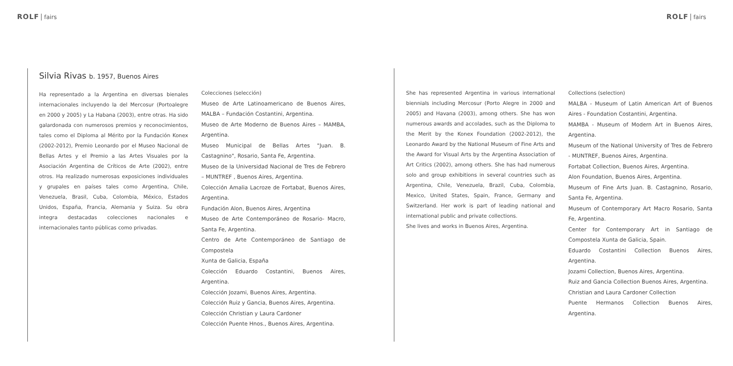ROLF fairs ROLF fairs
Silvia Rivas b. 1957, Buenos Aires
Ha representado a la Argentina en diversas bienales internacionales incluyendo la del Mercosur (Portoalegre en 2000 y 2005) y La Habana (2003), entre otras. Ha sido galardonada con numerosos premios y reconocimientos, tales como el Diploma al Mérito por la Fundación Konex (2002-2012), Premio Leonardo por el Museo Nacional de Bellas Artes y el Premio a las Artes Visuales por la Asociación Argentina de Críticos de Arte (2002), entre otros. Ha realizado numerosas exposiciones individuales y grupales en países tales como Argentina, Chile, Venezuela, Brasil, Cuba, Colombia, México, Estados Unidos, España, Francia, Alemania y Suiza. Su obra integra destacadas colecciones nacionales e internacionales tanto públicas como privadas.
Colecciones (selección)
Museo de Arte Latinoamericano de Buenos Aires, MALBA – Fundación Costantini, Argentina.
Museo de Arte Moderno de Buenos Aires – MAMBA, Argentina.
Museo Municipal de Bellas Artes "Juan. B. Castagnino", Rosario, Santa Fe, Argentina.
Museo de la Universidad Nacional de Tres de Febrero – MUNTREF , Buenos Aires, Argentina.
Colección Amalia Lacroze de Fortabat, Buenos Aires, Argentina.
Fundación Alon, Buenos Aires, Argentina
Museo de Arte Contemporáneo de Rosario- Macro, Santa Fe, Argentina.
Centro de Arte Contemporáneo de Santiago de Compostela
Xunta de Galicia, España
Colección Eduardo Costantini, Buenos Aires, Argentina.
Colección Jozami, Buenos Aires, Argentina.
Colección Ruiz y Gancia, Buenos Aires, Argentina.
Colección Christian y Laura Cardoner
Colección Puente Hnos., Buenos Aires, Argentina.
She has represented Argentina in various international biennials including Mercosur (Porto Alegre in 2000 and 2005) and Havana (2003), among others. She has won numerous awards and accolades, such as the Diploma to the Merit by the Konex Foundation (2002-2012), the Leonardo Award by the National Museum of Fine Arts and the Award for Visual Arts by the Argentina Association of Art Critics (2002), among others. She has had numerous solo and group exhibitions in several countries such as Argentina, Chile, Venezuela, Brazil, Cuba, Colombia, Mexico, United States, Spain, France, Germany and Switzerland. Her work is part of leading national and international public and private collections.
She lives and works in Buenos Aires, Argentina.
Collections (selection)
MALBA - Museum of Latin American Art of Buenos Aires - Foundation Costantini, Argentina.
MAMBA - Museum of Modern Art in Buenos Aires, Argentina.
Museum of the National University of Tres de Febrero - MUNTREF, Buenos Aires, Argentina.
Fortabat Collection, Buenos Aires, Argentina.
Alon Foundation, Buenos Aires, Argentina.
Museum of Fine Arts Juan. B. Castagnino, Rosario, Santa Fe, Argentina.
Museum of Contemporary Art Macro Rosario, Santa Fe, Argentina.
Center for Contemporary Art in Santiago de Compostela Xunta de Galicia, Spain.
Eduardo Costantini Collection Buenos Aires, Argentina.
Jozami Collection, Buenos Aires, Argentina.
Ruiz and Gancia Collection Buenos Aires, Argentina.
Christian and Laura Cardoner Collection
Puente Hermanos Collection Buenos Aires, Argentina.